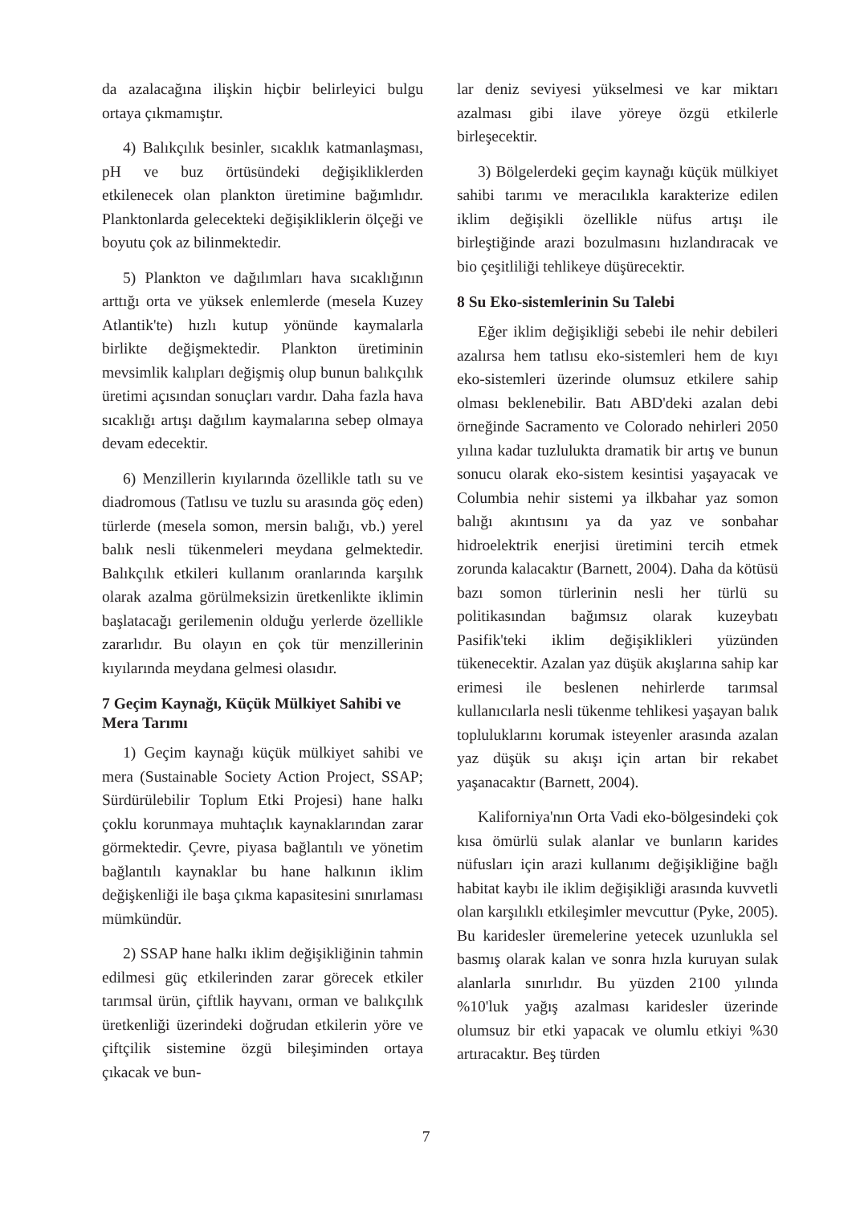da azalacağına ilişkin hiçbir belirleyici bulgu ortaya çıkmamıştır.
4) Balıkçılık besinler, sıcaklık katmanlaşması, pH ve buz örtüsündeki değişikliklerden etkilenecek olan plankton üretimine bağımlıdır. Planktonlarda gelecekteki değişikliklerin ölçeği ve boyutu çok az bilinmektedir.
5) Plankton ve dağılımları hava sıcaklığının arttığı orta ve yüksek enlemlerde (mesela Kuzey Atlantik'te) hızlı kutup yönünde kaymalarla birlikte değişmektedir. Plankton üretiminin mevsimlik kalıpları değişmiş olup bunun balıkçılık üretimi açısından sonuçları vardır. Daha fazla hava sıcaklığı artışı dağılım kaymalarına sebep olmaya devam edecektir.
6) Menzillerin kıyılarında özellikle tatlı su ve diadromous (Tatlısu ve tuzlu su arasında göç eden) türlerde (mesela somon, mersin balığı, vb.) yerel balık nesli tükenmeleri meydana gelmektedir. Balıkçılık etkileri kullanım oranlarında karşılık olarak azalma görülmeksizin üretkenlikte iklimin başlatacağı gerilemenin olduğu yerlerde özellikle zararlıdır. Bu olayın en çok tür menzillerinin kıyılarında meydana gelmesi olasıdır.
7 Geçim Kaynağı, Küçük Mülkiyet Sahibi ve Mera Tarımı
1) Geçim kaynağı küçük mülkiyet sahibi ve mera (Sustainable Society Action Project, SSAP; Sürdürülebilir Toplum Etki Projesi) hane halkı çoklu korunmaya muhtaçlık kaynaklarından zarar görmektedir. Çevre, piyasa bağlantılı ve yönetim bağlantılı kaynaklar bu hane halkının iklim değişkenliği ile başa çıkma kapasitesini sınırlaması mümkündür.
2) SSAP hane halkı iklim değişikliğinin tahmin edilmesi güç etkilerinden zarar görecek etkiler tarımsal ürün, çiftlik hayvanı, orman ve balıkçılık üretkenliği üzerindeki doğrudan etkilerin yöre ve çiftçilik sistemine özgü bileşiminden ortaya çıkacak ve bun-
lar deniz seviyesi yükselmesi ve kar miktarı azalması gibi ilave yöreye özgü etkilerle birleşecektir.
3) Bölgelerdeki geçim kaynağı küçük mülkiyet sahibi tarımı ve meracılıkla karakterize edilen iklim değişikli özellikle nüfus artışı ile birleştiğinde arazi bozulmasını hızlandıracak ve bio çeşitliliği tehlikeye düşürecektir.
8 Su Eko-sistemlerinin Su Talebi
Eğer iklim değişikliği sebebi ile nehir debileri azalırsa hem tatlısu eko-sistemleri hem de kıyı eko-sistemleri üzerinde olumsuz etkilere sahip olması beklenebilir. Batı ABD'deki azalan debi örneğinde Sacramento ve Colorado nehirleri 2050 yılına kadar tuzlulukta dramatik bir artış ve bunun sonucu olarak eko-sistem kesintisi yaşayacak ve Columbia nehir sistemi ya ilkbahar yaz somon balığı akıntısını ya da yaz ve sonbahar hidroelektrik enerjisi üretimini tercih etmek zorunda kalacaktır (Barnett, 2004). Daha da kötüsü bazı somon türlerinin nesli her türlü su politikasından bağımsız olarak kuzeybatı Pasifik'teki iklim değişiklikleri yüzünden tükenecektir. Azalan yaz düşük akışlarına sahip kar erimesi ile beslenen nehirlerde tarımsal kullanıcılarla nesli tükenme tehlikesi yaşayan balık topluluklarını korumak isteyenler arasında azalan yaz düşük su akışı için artan bir rekabet yaşanacaktır (Barnett, 2004).
Kaliforniya'nın Orta Vadi eko-bölgesindeki çok kısa ömürlü sulak alanlar ve bunların karides nüfusları için arazi kullanımı değişikliğine bağlı habitat kaybı ile iklim değişikliği arasında kuvvetli olan karşılıklı etkileşimler mevcuttur (Pyke, 2005). Bu karidesler üremelerine yetecek uzunlukla sel basmış olarak kalan ve sonra hızla kuruyan sulak alanlarla sınırlıdır. Bu yüzden 2100 yılında %10'luk yağış azalması karidesler üzerinde olumsuz bir etki yapacak ve olumlu etkiyi %30 artıracaktır. Beş türden
7